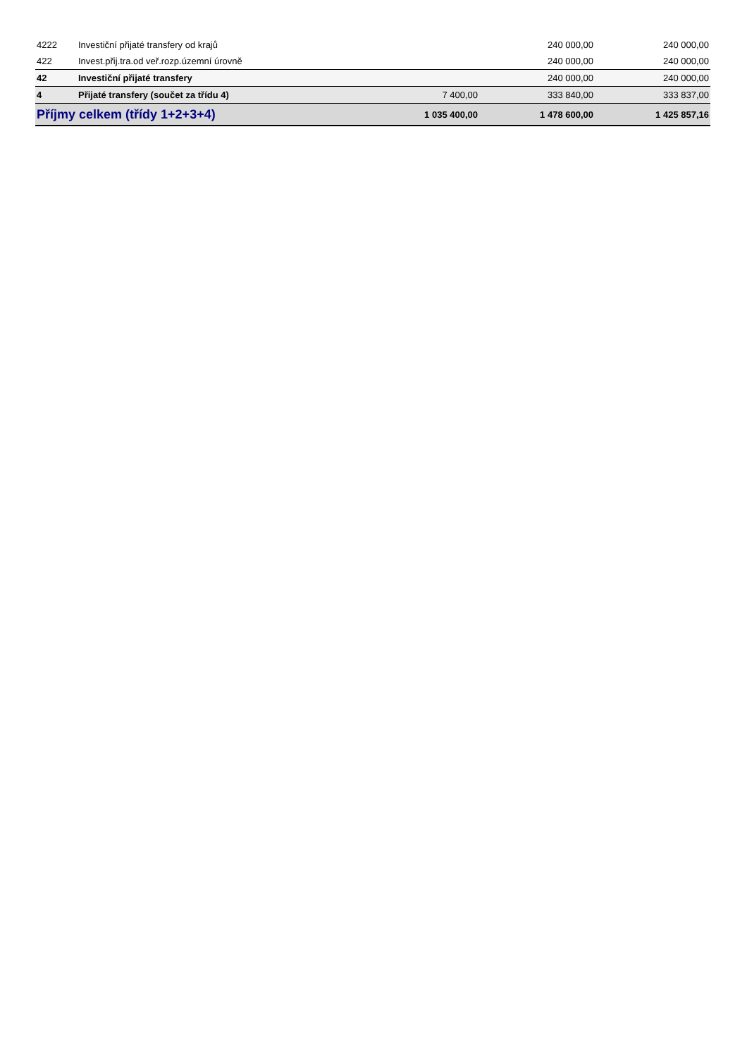| 4222 | Investiční přijaté transfery od krajů | | 240 000,00 | 240 000,00 |
| 422 | Invest.přij.tra.od veř.rozp.územní úrovně | | 240 000,00 | 240 000,00 |
| 42 | Investiční přijaté transfery | | 240 000,00 | 240 000,00 |
| 4 | Přijaté transfery (součet za třídu 4) | 7 400,00 | 333 840,00 | 333 837,00 |
| Příjmy celkem (třídy 1+2+3+4) | | 1 035 400,00 | 1 478 600,00 | 1 425 857,16 |